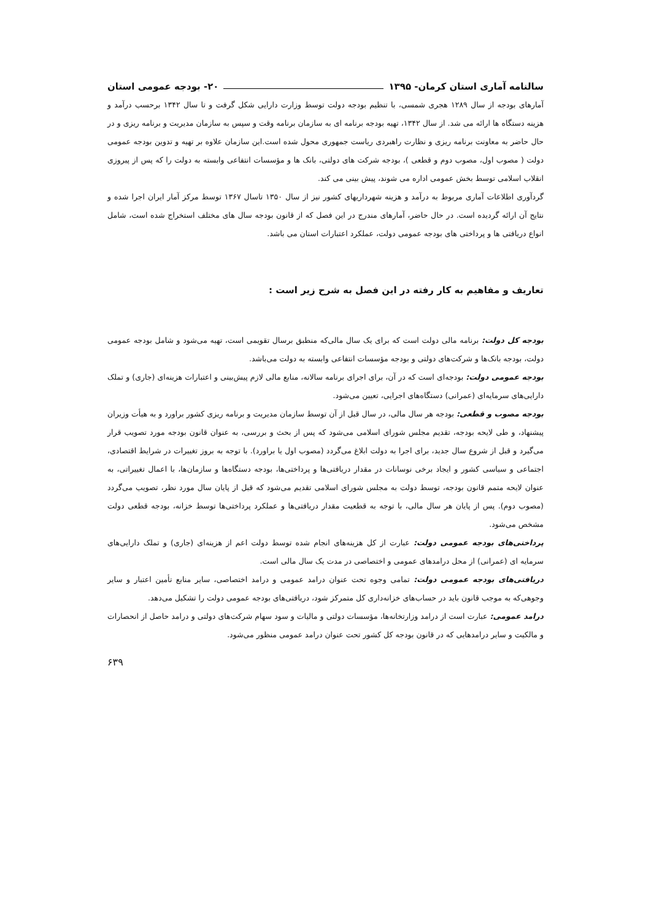سالنامه آماری استان کرمان- ۱۳۹۵ ۲۰- بودجه عمومی استان
آمارهای بودجه از سال ۱۲۸۹ هجری شمسی، با تنظیم بودجه دولت توسط وزارت دارایی شکل گرفت و تا سال ۱۳۴۲ برحسب درآمد و هزینه دستگاه ها ارائه می شد. از سال ۱۳۴۲، تهیه بودجه برنامه ای به سازمان برنامه وقت و سپس به سازمان مدیریت و برنامه ریزی و در حال حاضر به معاونت برنامه ریزی و نظارت راهبردی ریاست جمهوری محول شده است.این سازمان علاوه بر تهیه و تدوین بودجه عمومی دولت ( مصوب اول، مصوب دوم و قطعی )، بودجه شرکت های دولتی، بانک ها و مؤسسات انتفاعی وابسته به دولت را که پس از پیروزی انقلاب اسلامی توسط بخش عمومی اداره می شوند، پیش بینی می کند.
گردآوری اطلاعات آماری مربوط به درآمد و هزینه شهرداریهای کشور نیز از سال ۱۳۵۰ تاسال ۱۳۶۷ توسط مرکز آمار ایران اجرا شده و نتایج آن ارائه گردیده است. در حال حاضر، آمارهای مندرج در این فصل که از قانون بودجه سال های مختلف استخراج شده است، شامل انواع دریافتی ها و پرداختی های بودجه عمومی دولت، عملکرد اعتبارات استان می باشد.
تعاریف و مفاهیم به کار رفته در این فصل به شرح زیر است :
بودجه کل دولت: برنامه مالی دولت است که برای یک سال مالی‌که منطبق برسال تقویمی است، تهیه می‌شود و شامل بودجه عمومی دولت، بودجه بانک‌ها و شرکت‌های دولتی و بودجه مؤسسات انتفاعی وابسته به دولت می‌باشد.
بودجه عمومی دولت: بودجه‌ای است که در آن، برای اجرای برنامه سالانه، منابع مالی لازم پیش‌بینی و اعتبارات هزینه‌ای (جاری) و تملک دارایی‌های سرمایه‌ای (عمرانی) دستگاه‌های اجرایی، تعیین می‌شود.
بودجه مصوب و قطعی: بودجه هر سال مالی، در سال قبل از آن توسط سازمان مدیریت و برنامه ریزی کشور براورد و به هیأت وزیران پیشنهاد، و طی لایحه بودجه، تقدیم مجلس شورای اسلامی می‌شود که پس از بحث و بررسی، به عنوان قانون بودجه مورد تصویب قرار می‌گیرد و قبل از شروع سال جدید، برای اجرا به دولت ابلاغ می‌گردد (مصوب اول یا براورد). با توجه به بروز تغییرات در شرایط اقتصادی، اجتماعی و سیاسی کشور و ایجاد برخی نوسانات در مقدار دریافتی‌ها و پرداختی‌ها، بودجه دستگاه‌ها و سازمان‌ها، با اعمال تغییراتی، به عنوان لایحه متمم قانون بودجه، توسط دولت به مجلس شورای اسلامی تقدیم می‌شود که قبل از پایان سال مورد نظر، تصویب می‌گردد (مصوب دوم). پس از پایان هر سال مالی، با توجه به قطعیت مقدار دریافتی‌ها و عملکرد پرداختی‌ها توسط خزانه، بودجه قطعی دولت مشخص می‌شود.
پرداختی‌های بودجه عمومی دولت: عبارت از کل هزینه‌های انجام شده توسط دولت اعم از هزینه‌ای (جاری) و تملک دارایی‌های سرمایه ای (عمرانی) از محل درامدهای عمومی و اختصاصی در مدت یک سال مالی است.
دریافتی‌های بودجه عمومی دولت: تمامی وجوه تحت عنوان درامد عمومی و درامد اختصاصی، سایر منابع تأمین اعتبار و سایر وجوهی‌که به موجب قانون باید در حساب‌های خزانه‌داری کل متمرکز شود، دریافتی‌های بودجه عمومی دولت را تشکیل می‌دهد.
درامد عمومی: عبارت است از درامد وزارتخانه‌ها، مؤسسات دولتی و مالیات و سود سهام شرکت‌های دولتی و درامد حاصل از انحصارات و مالکیت و سایر درامدهایی که در قانون بودجه کل کشور تحت عنوان درامد عمومی منظور می‌شود.
۶۳۹